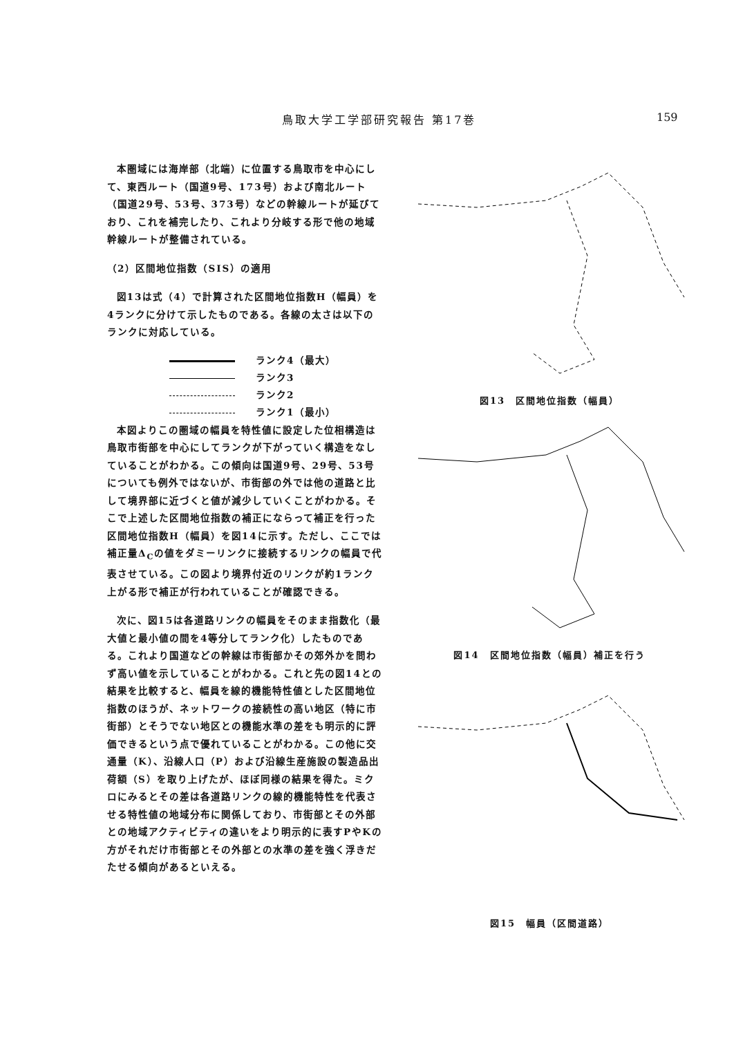鳥取大学工学部研究報告 第17巻 159
本圏域には海岸部（北端）に位置する鳥取市を中心にして、東西ルート（国道9号、173号）および南北ルート（国道29号、53号、373号）などの幹線ルートが延びており、これを補完したり、これより分岐する形で他の地域幹線ルートが整備されている。
（2）区間地位指数（SIS）の適用
図13は式（4）で計算された区間地位指数H（幅員）を4ランクに分けて示したものである。各線の太さは以下のランクに対応している。
ランク4（最大）
ランク3
ランク2
ランク1（最小）
本図よりこの圏域の幅員を特性値に設定した位相構造は鳥取市街部を中心にしてランクが下がっていく構造をなしていることがわかる。この傾向は国道9号、29号、53号についても例外ではないが、市街部の外では他の道路と比して境界部に近づくと値が減少していくことがわかる。そこで上述した区間地位指数の補正にならって補正を行った区間地位指数H（幅員）を図14に示す。ただし、ここでは補正量Δ<sub>C</sub>の値をダミーリンクに接続するリンクの幅員で代表させている。この図より境界付近のリンクが約1ランク上がる形で補正が行われていることが確認できる。
次に、図15は各道路リンクの幅員をそのまま指数化（最大値と最小値の間を4等分してランク化）したものである。これより国道などの幹線は市街部かその郊外かを問わず高い値を示していることがわかる。これと先の図14との結果を比較すると、幅員を線的機能特性値とした区間地位指数のほうが、ネットワークの接続性の高い地区（特に市街部）とそうでない地区との機能水準の差をも明示的に評価できるという点で優れていることがわかる。この他に交通量（K）、沿線人口（P）および沿線生産施設の製造品出荷額（S）を取り上げたが、ほぼ同様の結果を得た。ミクロにみるとその差は各道路リンクの線的機能特性を代表させる特性値の地域分布に関係しており、市街部とその外部との地域アクティビティの違いをより明示的に表すPやKの方がそれだけ市街部とその外部との水準の差を強く浮きだたせる傾向があるといえる。
図13　区間地位指数（幅員）
図14　区間地位指数（幅員）補正を行う
図15　幅員（区間道路）